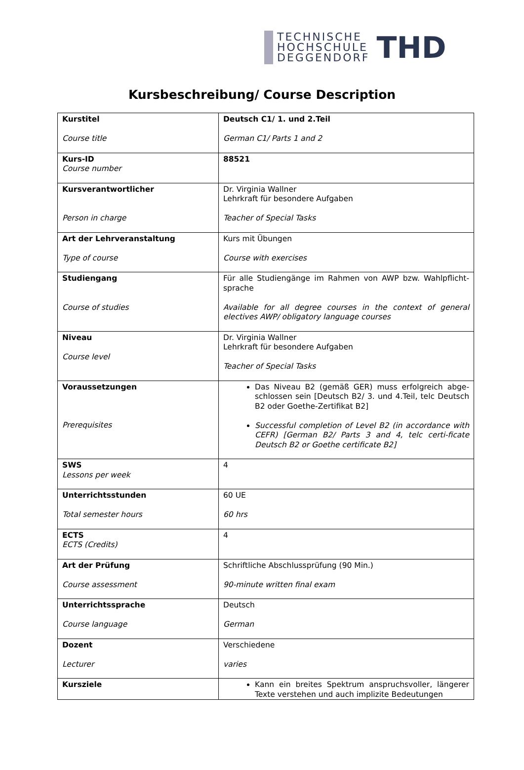TECHNISCHE
HOCHSCHULE
DEGGENDORF
THD
Kursbeschreibung/ Course Description
| Kurstitel Course title | Deutsch C1/ 1. und 2.Teil German C1/ Parts 1 and 2 |
| Kurs-ID Course number | 88521 |
| Kursverantwortlicher Person in charge | Dr. Virginia Wallner Lehrkraft für besondere Aufgaben Teacher of Special Tasks |
| Art der Lehrveranstaltung Type of course | Kurs mit Übungen Course with exercises |
| Studiengang Course of studies | Für alle Studiengänge im Rahmen von AWP bzw. Wahlpflicht-sprache Available for all degree courses in the context of general electives AWP/ obligatory language courses |
| Niveau Course level | Dr. Virginia Wallner Lehrkraft für besondere Aufgaben Teacher of Special Tasks |
| Voraussetzungen Prerequisites | Das Niveau B2 (gemäß GER) muss erfolgreich abge-schlossen sein [Deutsch B2/ 3. und 4.Teil, telc Deutsch B2 oder Goethe-Zertifikat B2] Successful completion of Level B2 (in accordance with CEFR) [German B2/ Parts 3 and 4, telc certi-ficate Deutsch B2 or Goethe certificate B2] |
| SWS Lessons per week | 4 |
| Unterrichtsstunden Total semester hours | 60 UE 60 hrs |
| ECTS ECTS (Credits) | 4 |
| Art der Prüfung Course assessment | Schriftliche Abschlussprüfung (90 Min.) 90-minute written final exam |
| Unterrichtssprache Course language | Deutsch German |
| Dozent Lecturer | Verschiedene varies |
| Kursziele | Kann ein breites Spektrum anspruchsvoller, längerer Texte verstehen und auch implizite Bedeutungen |